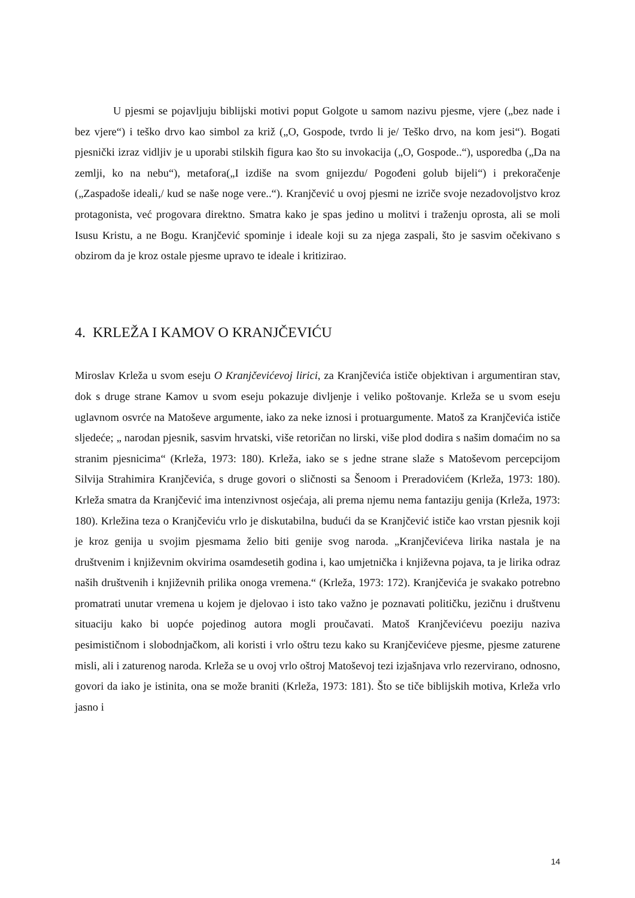U pjesmi se pojavljuju biblijski motivi poput Golgote u samom nazivu pjesme, vjere („bez nade i bez vjere“) i teško drvo kao simbol za križ („O, Gospode, tvrdo li je/ Teško drvo, na kom jesi“). Bogati pjesnički izraz vidljiv je u uporabi stilskih figura kao što su invokacija („O, Gospode..“), usporedba („Da na zemlji, ko na nebu“), metafora(„I izdiše na svom gnijezdu/ Pogođeni golub bijeli“) i prekoračenje („Zaspadoše ideali,/ kud se naše noge vere..“). Kranjčević u ovoj pjesmi ne izriče svoje nezadovoljstvo kroz protagonista, već progovara direktno. Smatra kako je spas jedino u molitvi i traženju oprosta, ali se moli Isusu Kristu, a ne Bogu. Kranjčević spominje i ideale koji su za njega zaspali, što je sasvim očekivano s obzirom da je kroz ostale pjesme upravo te ideale i kritizirao.
4. KRLEŽA I KAMOV O KRANJČEVIĆU
Miroslav Krleža u svom eseju O Kranjčevićevoj lirici, za Kranjčevića ističe objektivan i argumentiran stav, dok s druge strane Kamov u svom eseju pokazuje divljenje i veliko poštovanje. Krleža se u svom eseju uglavnom osvrće na Matoševe argumente, iako za neke iznosi i protuargumente. Matoš za Kranjčevića ističe sljedeće; „ narodan pjesnik, sasvim hrvatski, više retoričan no lirski, više plod dodira s našim domaćim no sa stranim pjesnicima“ (Krleža, 1973: 180). Krleža, iako se s jedne strane slaže s Matoševom percepcijom Silvija Strahimira Kranjčevića, s druge govori o sličnosti sa Šenoom i Preradovićem (Krleža, 1973: 180). Krleža smatra da Kranjčević ima intenzivnost osjećaja, ali prema njemu nema fantaziju genija (Krleža, 1973: 180). Krležina teza o Kranjčeviću vrlo je diskutabilna, budući da se Kranjčević ističe kao vrstan pjesnik koji je kroz genija u svojim pjesmama želio biti genije svog naroda. „Kranjčevićeva lirika nastala je na društvenim i književnim okvirima osamdesetih godina i, kao umjetnička i književna pojava, ta je lirika odraz naših društvenih i književnih prilika onoga vremena.“ (Krleža, 1973: 172). Kranjčevića je svakako potrebno promatrati unutar vremena u kojem je djelovao i isto tako važno je poznavati političku, jezičnu i društvenu situaciju kako bi uopće pojedinog autora mogli proučavati. Matoš Kranjčevićevu poeziju naziva pesimističnom i slobodnjačkom, ali koristi i vrlo oštru tezu kako su Kranjčevićeve pjesme, pjesme zaturene misli, ali i zaturenog naroda. Krleža se u ovoj vrlo oštroj Matoševoj tezi izjašnjava vrlo rezervirano, odnosno, govori da iako je istinita, ona se može braniti (Krleža, 1973: 181). Što se tiče biblijskih motiva, Krleža vrlo jasno i
14